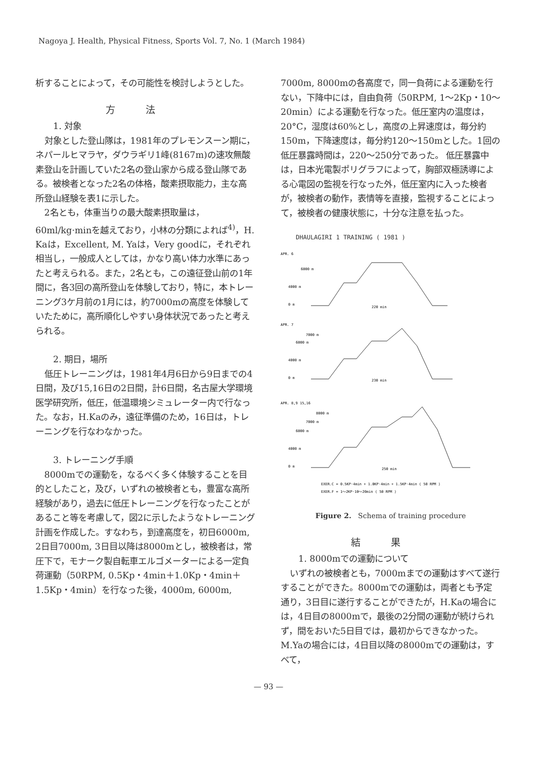Nagoya J. Health, Physical Fitness, Sports Vol. 7, No. 1 (March 1984)
析することによって，その可能性を検討しようとした。
方法
1. 対象
対象とした登山隊は，1981年のプレモンスーン期に，ネパールヒマラヤ，ダウラギリ1峰(8167m)の速攻無酸素登山を計画していた2名の登山家から成る登山隊である。被検者となった2名の体格，酸素摂取能力，主な高所登山経験を表1に示した。
2名とも，体重当りの最大酸素摂取量は，60ml/kg·minを越えており，小林の分類によれば<sup>4)</sup>，H. Kaは，Excellent, M. Yaは，Very goodに，それぞれ相当し，一般成人としては，かなり高い体力水準にあったと考えられる。また，2名とも，この遠征登山前の1年間に，各3回の高所登山を体験しており，特に，本トレーニング3ケ月前の1月には，約7000mの高度を体験していたために，高所順化しやすい身体状況であったと考えられる。
2. 期日，場所
低圧トレーニングは，1981年4月6日から9日までの4日間，及び15,16日の2日間，計6日間，名古屋大学環境医学研究所，低圧，低温環境シミュレーター内で行なった。なお，H.Kaのみ，遠征準備のため，16日は，トレーニングを行なわなかった。
3. トレーニング手順
8000mでの運動を，なるべく多く体験することを目的としたこと，及び，いずれの被検者とも，豊富な高所経験があり，過去に低圧トレーニングを行なったことがあること等を考慮して，図2に示したようなトレーニング計画を作成した。すなわち，到達高度を，初日6000m, 2日目7000m, 3日目以降は8000mとし，被検者は，常圧下で，モナーク製自転車エルゴメーターによる一定負荷運動（50RPM, 0.5Kp・4min＋1.0Kp・4min＋1.5Kp・4min）を行なった後，4000m, 6000m,
7000m, 8000mの各高度で，同一負荷による運動を行ない，下降中には，自由負荷（50RPM, 1～2Kp・10～20min）による運動を行なった。低圧室内の温度は，20°C，湿度は60%とし，高度の上昇速度は，毎分約150m，下降速度は，毎分約120～150mとした。1回の低圧暴露時間は，220～250分であった。 低圧暴露中は，日本光電製ポリグラフによって，胸部双極誘導による心電図の監視を行なった外，低圧室内に入った検者が，被検者の動作，表情等を直接，監視することによって，被検者の健康状態に，十分な注意を払った。
DHAULAGIRI 1 TRAINING ( 1981 )
APR. 6
6000 m
4000 m
0 m
220 min
APR. 7
7000 m
6000 m
4000 m
0 m
230 min
APR. 8,9 15,16
8000 m
7000 m
6000 m
4000 m
0 m
250 min
EXER.C = 0.5KP·4min + 1.0KP·4min + 1.5KP·4min ( 50 RPM )
EXER.F = 1～2KP·10～20min ( 50 RPM )
Figure 2. Schema of training procedure
結果
1. 8000mでの運動について
いずれの被検者とも，7000mまでの運動はすべて遂行することができた。8000mでの運動は，両者とも予定通り，3日目に遂行することができたが，H.Kaの場合には，4日目の8000mで，最後の2分間の運動が続けられず，間をおいた5日目では，最初からできなかった。M.Yaの場合には，4日目以降の8000mでの運動は，すべて，
— 93 —